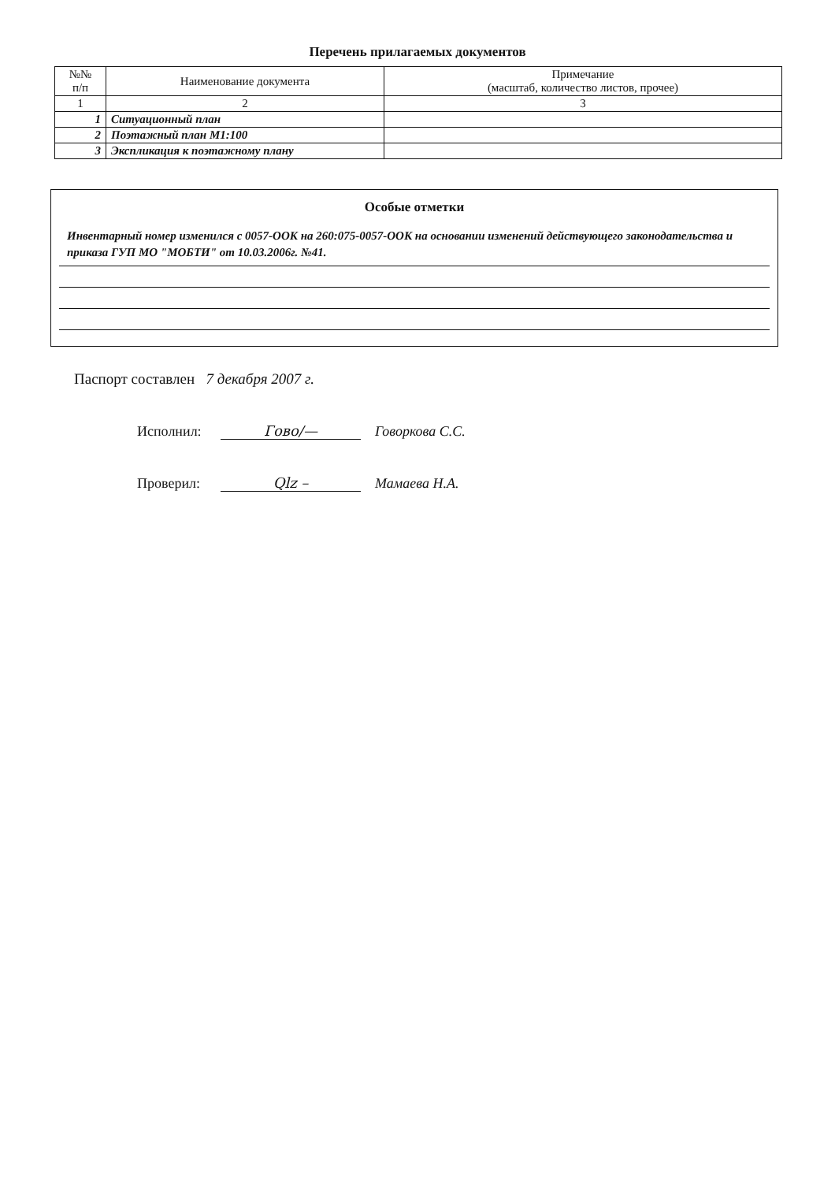Перечень прилагаемых документов
| №№ п/п | Наименование документа | Примечание (масштаб, количество листов, прочее) |
| --- | --- | --- |
| 1 | 2 | 3 |
| 1 | Ситуационный план | |
| 2 | Поэтажный план М1:100 | |
| 3 | Экспликация к поэтажному плану | |
Особые отметки
Инвентарный номер изменился с 0057-ООК на 260:075-0057-ООК на основании изменений действующего законодательства и приказа ГУП МО "МОБТИ" от 10.03.2006г. №41.
Паспорт составлен 7 декабря 2007 г.
Исполнил: Гово/— Говоркова С.С.
Проверил: Qlz – Мамаева Н.А.